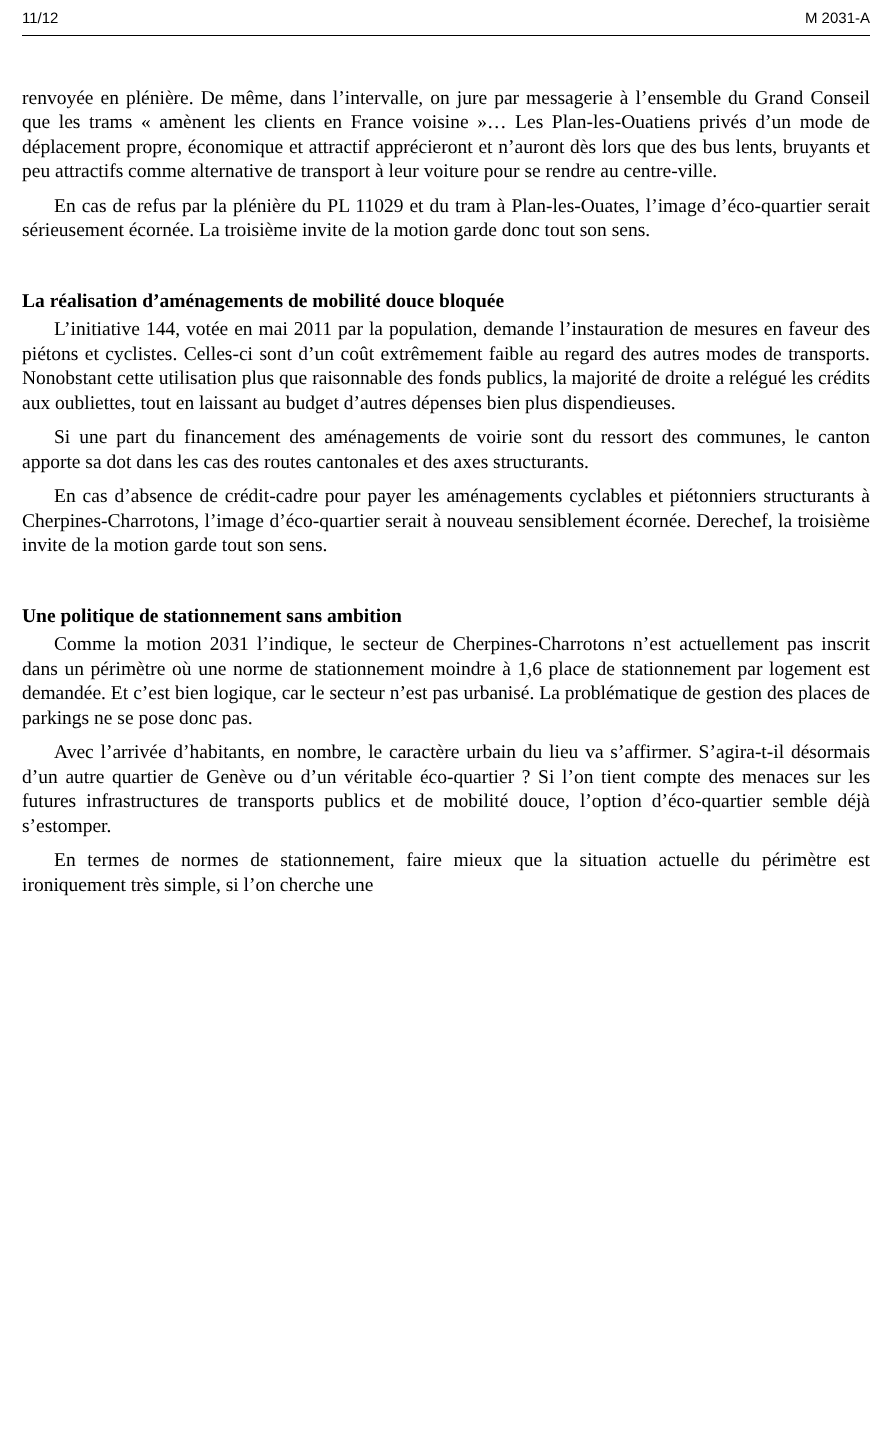11/12 M 2031-A
renvoyée en plénière. De même, dans l’intervalle, on jure par messagerie à l’ensemble du Grand Conseil que les trams « amènent les clients en France voisine »… Les Plan-les-Ouatiens privés d’un mode de déplacement propre, économique et attractif apprécieront et n’auront dès lors que des bus lents, bruyants et peu attractifs comme alternative de transport à leur voiture pour se rendre au centre-ville.
En cas de refus par la plénière du PL 11029 et du tram à Plan-les-Ouates, l’image d’éco-quartier serait sérieusement écornée. La troisième invite de la motion garde donc tout son sens.
La réalisation d’aménagements de mobilité douce bloquée
L’initiative 144, votée en mai 2011 par la population, demande l’instauration de mesures en faveur des piétons et cyclistes. Celles-ci sont d’un coût extrêmement faible au regard des autres modes de transports. Nonobstant cette utilisation plus que raisonnable des fonds publics, la majorité de droite a relégué les crédits aux oubliettes, tout en laissant au budget d’autres dépenses bien plus dispendieuses.
Si une part du financement des aménagements de voirie sont du ressort des communes, le canton apporte sa dot dans les cas des routes cantonales et des axes structurants.
En cas d’absence de crédit-cadre pour payer les aménagements cyclables et piétonniers structurants à Cherpines-Charrotons, l’image d’éco-quartier serait à nouveau sensiblement écornée. Derechef, la troisième invite de la motion garde tout son sens.
Une politique de stationnement sans ambition
Comme la motion 2031 l’indique, le secteur de Cherpines-Charrotons n’est actuellement pas inscrit dans un périmètre où une norme de stationnement moindre à 1,6 place de stationnement par logement est demandée. Et c’est bien logique, car le secteur n’est pas urbanisé. La problématique de gestion des places de parkings ne se pose donc pas.
Avec l’arrivée d’habitants, en nombre, le caractère urbain du lieu va s’affirmer. S’agira-t-il désormais d’un autre quartier de Genève ou d’un véritable éco-quartier ? Si l’on tient compte des menaces sur les futures infrastructures de transports publics et de mobilité douce, l’option d’éco-quartier semble déjà s’estomper.
En termes de normes de stationnement, faire mieux que la situation actuelle du périmètre est ironiquement très simple, si l’on cherche une